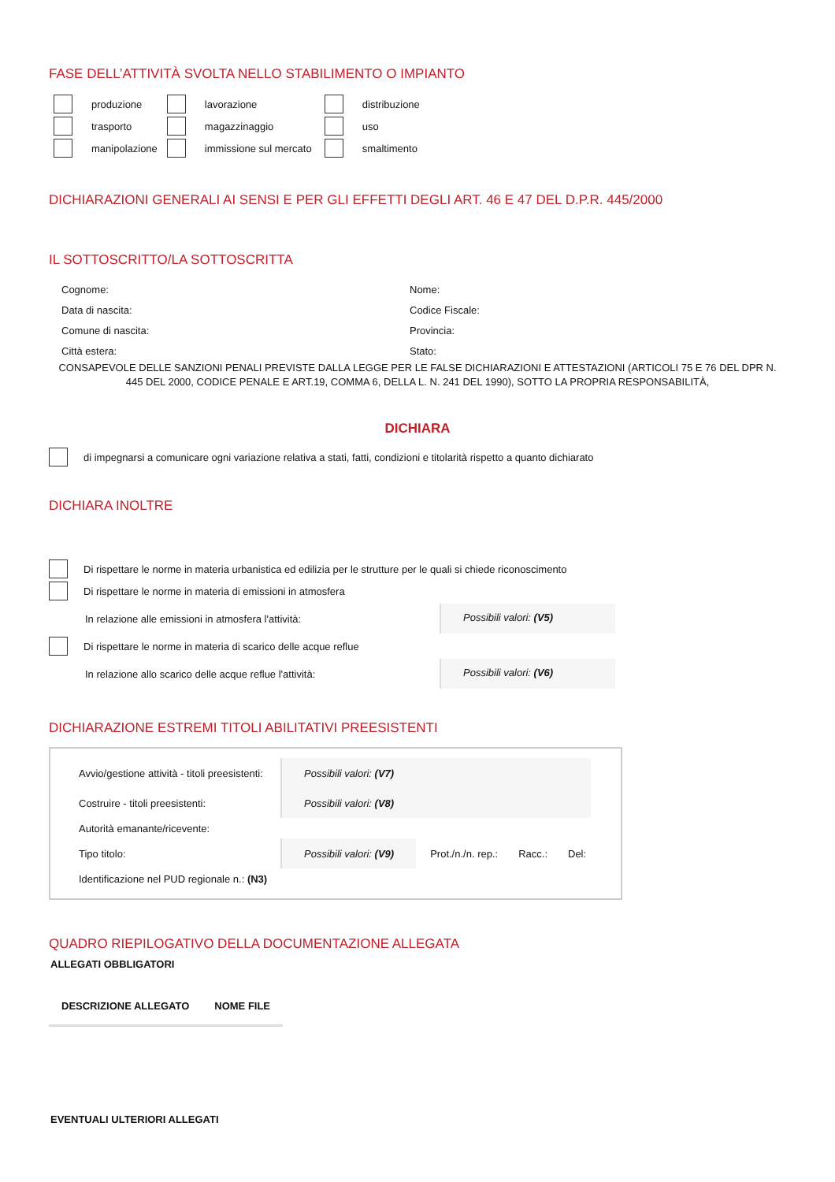FASE DELL’ATTIVITÀ SVOLTA NELLO STABILIMENTO O IMPIANTO
| | produzione | | lavorazione | | distribuzione |
| | trasporto | | magazzinaggio | | uso |
| | manipolazione | | immissione sul mercato | | smaltimento |
DICHIARAZIONI GENERALI AI SENSI E PER GLI EFFETTI DEGLI ART. 46 E 47 DEL D.P.R. 445/2000
IL SOTTOSCRITTO/LA SOTTOSCRITTA
| Cognome: | Nome: |
| Data di nascita: | Codice Fiscale: |
| Comune di nascita: | Provincia: |
| Città estera: | Stato: |
CONSAPEVOLE DELLE SANZIONI PENALI PREVISTE DALLA LEGGE PER LE FALSE DICHIARAZIONI E ATTESTAZIONI (ARTICOLI 75 E 76 DEL DPR N. 445 DEL 2000, CODICE PENALE E ART.19, COMMA 6, DELLA L. N. 241 DEL 1990), SOTTO LA PROPRIA RESPONSABILITÀ,
DICHIARA
di impegnarsi a comunicare ogni variazione relativa a stati, fatti, condizioni e titolarità rispetto a quanto dichiarato
DICHIARA INOLTRE
Di rispettare le norme in materia urbanistica ed edilizia per le strutture per le quali si chiede riconoscimento
Di rispettare le norme in materia di emissioni in atmosfera
In relazione alle emissioni in atmosfera l'attività: Possibili valori: (V5)
Di rispettare le norme in materia di scarico delle acque reflue
In relazione allo scarico delle acque reflue l'attività: Possibili valori: (V6)
DICHIARAZIONE ESTREMI TITOLI ABILITATIVI PREESISTENTI
| Avvio/gestione attività - titoli preesistenti: | Possibili valori: (V7) | | | |
| Costruire - titoli preesistenti: | Possibili valori: (V8) | | | |
| Autorità emanante/ricevente: | | | | |
| Tipo titolo: | Possibili valori: (V9) | Prot./n./n. rep.: | Racc.: | Del: |
| Identificazione nel PUD regionale n.: (N3) | | | | |
QUADRO RIEPILOGATIVO DELLA DOCUMENTAZIONE ALLEGATA
ALLEGATI OBBLIGATORI
| DESCRIZIONE ALLEGATO | NOME FILE |
| --- | --- |
EVENTUALI ULTERIORI ALLEGATI